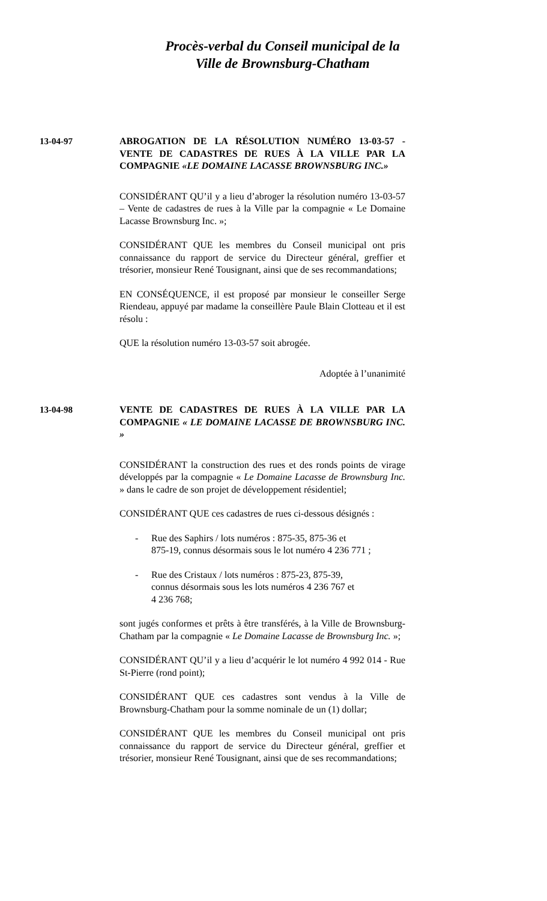Procès-verbal du Conseil municipal de la
Ville de Brownsburg-Chatham
13-04-97
ABROGATION DE LA RÉSOLUTION NUMÉRO 13-03-57 - VENTE DE CADASTRES DE RUES À LA VILLE PAR LA COMPAGNIE «LE DOMAINE LACASSE BROWNSBURG INC.»
CONSIDÉRANT QU’il y a lieu d’abroger la résolution numéro 13-03-57 – Vente de cadastres de rues à la Ville par la compagnie « Le Domaine Lacasse Brownsburg Inc. »;
CONSIDÉRANT QUE les membres du Conseil municipal ont pris connaissance du rapport de service du Directeur général, greffier et trésorier, monsieur René Tousignant, ainsi que de ses recommandations;
EN CONSÉQUENCE, il est proposé par monsieur le conseiller Serge Riendeau, appuyé par madame la conseillère Paule Blain Clotteau et il est résolu :
QUE la résolution numéro 13-03-57 soit abrogée.
Adoptée à l’unanimité
13-04-98
VENTE DE CADASTRES DE RUES À LA VILLE PAR LA COMPAGNIE « LE DOMAINE LACASSE DE BROWNSBURG INC. »
CONSIDÉRANT la construction des rues et des ronds points de virage développés par la compagnie « Le Domaine Lacasse de Brownsburg Inc. » dans le cadre de son projet de développement résidentiel;
CONSIDÉRANT QUE ces cadastres de rues ci-dessous désignés :
- Rue des Saphirs / lots numéros : 875-35, 875-36 et
875-19, connus désormais sous le lot numéro 4 236 771 ;
- Rue des Cristaux / lots numéros : 875-23, 875-39,
connus désormais sous les lots numéros 4 236 767 et
4 236 768;
sont jugés conformes et prêts à être transférés, à la Ville de Brownsburg-Chatham par la compagnie « Le Domaine Lacasse de Brownsburg Inc. »;
CONSIDÉRANT QU’il y a lieu d’acquérir le lot numéro 4 992 014 - Rue St-Pierre (rond point);
CONSIDÉRANT QUE ces cadastres sont vendus à la Ville de Brownsburg-Chatham pour la somme nominale de un (1) dollar;
CONSIDÉRANT QUE les membres du Conseil municipal ont pris connaissance du rapport de service du Directeur général, greffier et trésorier, monsieur René Tousignant, ainsi que de ses recommandations;